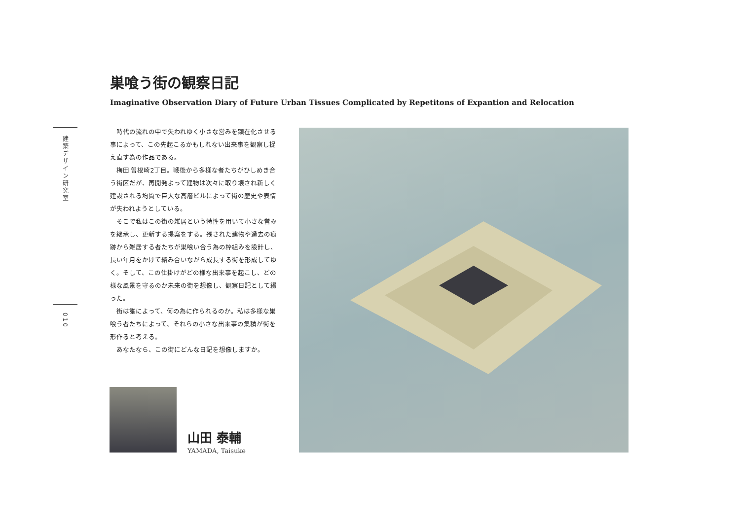建築デザイン研究室
010
巣喰う街の観察日記
Imaginative Observation Diary of Future Urban Tissues Complicated by Repetitons of Expantion and Relocation
時代の流れの中で失われゆく小さな営みを顕在化させる事によって、この先起こるかもしれない出来事を観察し捉え直す為の作品である。
梅田 曽根崎2丁目。戦後から多様な者たちがひしめき合う街区だが、再開発よって建物は次々に取り壊され新しく建設される均質で巨大な高層ビルによって街の歴史や表情が失われようとしている。
そこで私はこの街の雑居という特性を用いて小さな営みを継承し、更新する提案をする。残された建物や過去の痕跡から雑居する者たちが巣喰い合う為の枠組みを設計し、長い年月をかけて絡み合いながら成長する街を形成してゆく。そして、この仕掛けがどの様な出来事を起こし、どの様な風景を守るのか未来の街を想像し、観察日記として綴った。
街は誰によって、何の為に作られるのか。私は多様な巣喰う者たちによって、それらの小さな出来事の集積が街を形作ると考える。
あなたなら、この街にどんな日記を想像しますか。
山田 泰輔
YAMADA, Taisuke